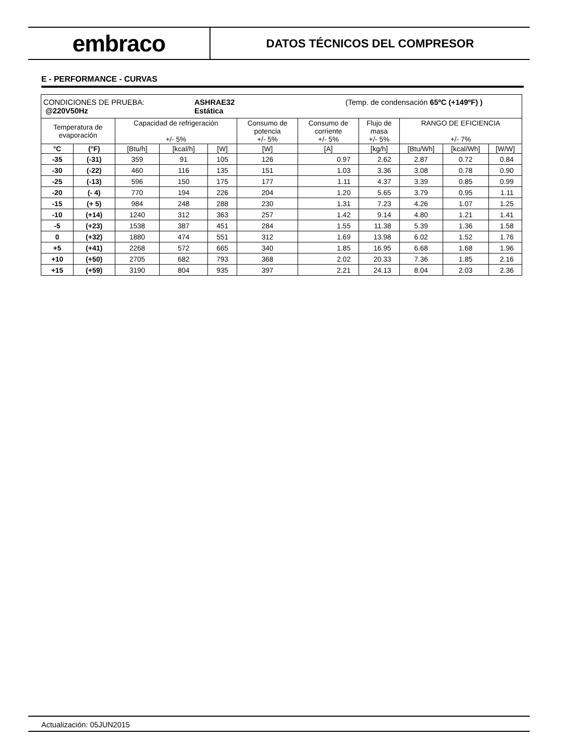embraco
DATOS TÉCNICOS DEL COMPRESOR
E - PERFORMANCE - CURVAS
| CONDICIONES DE PRUEBA: @220V50Hz ASHRAE32 Estática (Temp. de condensación 65ºC (+149ºF) ) | | | | | | | | | | |
| --- | --- | --- | --- | --- | --- | --- | --- | --- | --- | --- |
| Temperatura de evaporación | | Capacidad de refrigeración +/- 5% | | | Consumo de potencia +/- 5% | Consumo de corriente +/- 5% | Flujo de masa +/- 5% | RANGO DE EFICIENCIA +/- 7% | | |
| °C | (°F) | [Btu/h] | [kcal/h] | [W] | [W] | [A] | [kg/h] | [Btu/Wh] | [kcal/Wh] | [W/W] |
| -35 | (-31) | 359 | 91 | 105 | 126 | 0.97 | 2.62 | 2.87 | 0.72 | 0.84 |
| -30 | (-22) | 460 | 116 | 135 | 151 | 1.03 | 3.36 | 3.08 | 0.78 | 0.90 |
| -25 | (-13) | 596 | 150 | 175 | 177 | 1.11 | 4.37 | 3.39 | 0.85 | 0.99 |
| -20 | (- 4) | 770 | 194 | 226 | 204 | 1.20 | 5.65 | 3.79 | 0.95 | 1.11 |
| -15 | (+ 5) | 984 | 248 | 288 | 230 | 1.31 | 7.23 | 4.26 | 1.07 | 1.25 |
| -10 | (+14) | 1240 | 312 | 363 | 257 | 1.42 | 9.14 | 4.80 | 1.21 | 1.41 |
| -5 | (+23) | 1538 | 387 | 451 | 284 | 1.55 | 11.38 | 5.39 | 1.36 | 1.58 |
| 0 | (+32) | 1880 | 474 | 551 | 312 | 1.69 | 13.98 | 6.02 | 1.52 | 1.76 |
| +5 | (+41) | 2268 | 572 | 665 | 340 | 1.85 | 16.95 | 6.68 | 1.68 | 1.96 |
| +10 | (+50) | 2705 | 682 | 793 | 368 | 2.02 | 20.33 | 7.36 | 1.85 | 2.16 |
| +15 | (+59) | 3190 | 804 | 935 | 397 | 2.21 | 24.13 | 8.04 | 2.03 | 2.36 |
Actualización: 05JUN2015